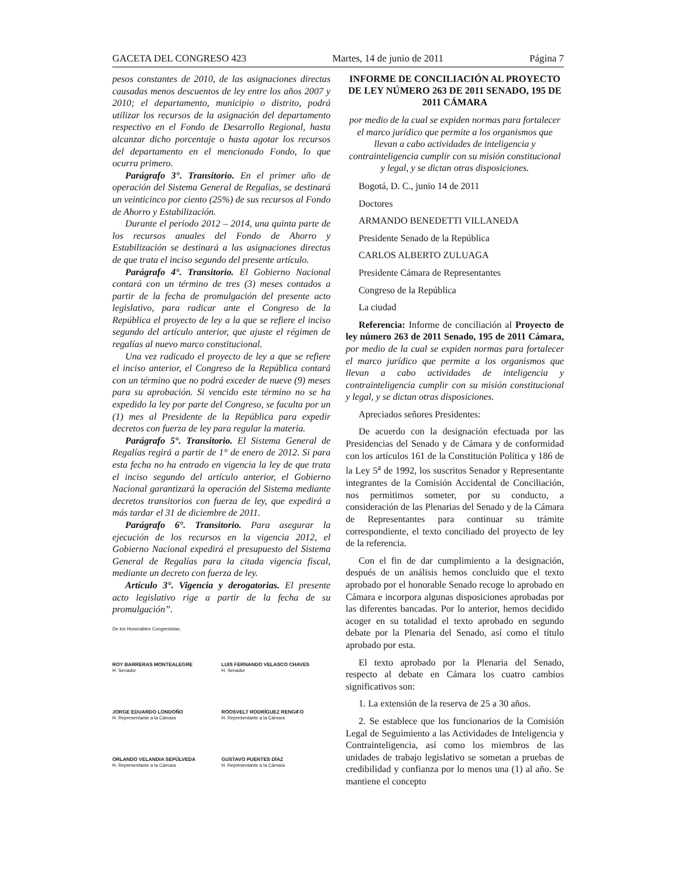GACETA DEL CONGRESO 423 Martes, 14 de junio de 2011 Página 7
pesos constantes de 2010, de las asignaciones directas causadas menos descuentos de ley entre los años 2007 y 2010; el departamento, municipio o distrito, podrá utilizar los recursos de la asignación del departamento respectivo en el Fondo de Desarrollo Regional, hasta alcanzar dicho porcentaje o hasta agotar los recursos del departamento en el mencionado Fondo, lo que ocurra primero.
Parágrafo 3°. Transitorio. En el primer año de operación del Sistema General de Regalías, se destinará un veinticinco por ciento (25%) de sus recursos al Fondo de Ahorro y Estabilización.
Durante el periodo 2012 – 2014, una quinta parte de los recursos anuales del Fondo de Ahorro y Estabilización se destinará a las asignaciones directas de que trata el inciso segundo del presente artículo.
Parágrafo 4°. Transitorio. El Gobierno Nacional contará con un término de tres (3) meses contados a partir de la fecha de promulgación del presente acto legislativo, para radicar ante el Congreso de la República el proyecto de ley a la que se refiere el inciso segundo del artículo anterior, que ajuste el régimen de regalías al nuevo marco constitucional.
Una vez radicado el proyecto de ley a que se refiere el inciso anterior, el Congreso de la República contará con un término que no podrá exceder de nueve (9) meses para su aprobación. Si vencido este término no se ha expedido la ley por parte del Congreso, se faculta por un (1) mes al Presidente de la República para expedir decretos con fuerza de ley para regular la materia.
Parágrafo 5°. Transitorio. El Sistema General de Regalías regirá a partir de 1° de enero de 2012. Si para esta fecha no ha entrado en vigencia la ley de que trata el inciso segundo del artículo anterior, el Gobierno Nacional garantizará la operación del Sistema mediante decretos transitorios con fuerza de ley, que expedirá a más tardar el 31 de diciembre de 2011.
Parágrafo 6°. Transitorio. Para asegurar la ejecución de los recursos en la vigencia 2012, el Gobierno Nacional expedirá el presupuesto del Sistema General de Regalías para la citada vigencia fiscal, mediante un decreto con fuerza de ley.
Artículo 3°. Vigencia y derogatorias. El presente acto legislativo rige a partir de la fecha de su promulgación”.
De los Honorables Congresistas,
ROY BARRERAS MONTEALEGRE
H. Senador
LUIS FERNANDO VELASCO CHAVES
H. Senador
JORGE EDUARDO LONDOÑO
H. Representante a la Cámara
ROOSVELT RODRÍGUEZ RENGIFO
H. Representante a la Cámara
ORLANDO VELANDIA SEPÚLVEDA
H. Representante a la Cámara
GUSTAVO PUENTES DÍAZ
H. Representante a la Cámara
INFORME DE CONCILIACIÓN AL PROYECTO DE LEY NÚMERO 263 DE 2011 SENADO, 195 DE 2011 CÁMARA
por medio de la cual se expiden normas para fortalecer el marco jurídico que permite a los organismos que llevan a cabo actividades de inteligencia y contrainteligencia cumplir con su misión constitucional y legal, y se dictan otras disposiciones.
Bogotá, D. C., junio 14 de 2011
Doctores
ARMANDO BENEDETTI VILLANEDA
Presidente Senado de la República
CARLOS ALBERTO ZULUAGA
Presidente Cámara de Representantes
Congreso de la República
La ciudad
Referencia: Informe de conciliación al Proyecto de ley número 263 de 2011 Senado, 195 de 2011 Cámara, por medio de la cual se expiden normas para fortalecer el marco jurídico que permite a los organismos que llevan a cabo actividades de inteligencia y contrainteligencia cumplir con su misión constitucional y legal, y se dictan otras disposiciones.
Apreciados señores Presidentes:
De acuerdo con la designación efectuada por las Presidencias del Senado y de Cámara y de conformidad con los artículos 161 de la Constitución Política y 186 de la Ley 5<sup>a</sup> de 1992, los suscritos Senador y Representante integrantes de la Comisión Accidental de Conciliación, nos permitimos someter, por su conducto, a consideración de las Plenarias del Senado y de la Cámara de Representantes para continuar su trámite correspondiente, el texto conciliado del proyecto de ley de la referencia.
Con el fin de dar cumplimiento a la designación, después de un análisis hemos concluido que el texto aprobado por el honorable Senado recoge lo aprobado en Cámara e incorpora algunas disposiciones aprobadas por las diferentes bancadas. Por lo anterior, hemos decidido acoger en su totalidad el texto aprobado en segundo debate por la Plenaria del Senado, así como el título aprobado por esta.
El texto aprobado por la Plenaria del Senado, respecto al debate en Cámara los cuatro cambios significativos son:
1. La extensión de la reserva de 25 a 30 años.
2. Se establece que los funcionarios de la Comisión Legal de Seguimiento a las Actividades de Inteligencia y Contrainteligencia, así como los miembros de las unidades de trabajo legislativo se sometan a pruebas de credibilidad y confianza por lo menos una (1) al año. Se mantiene el concepto